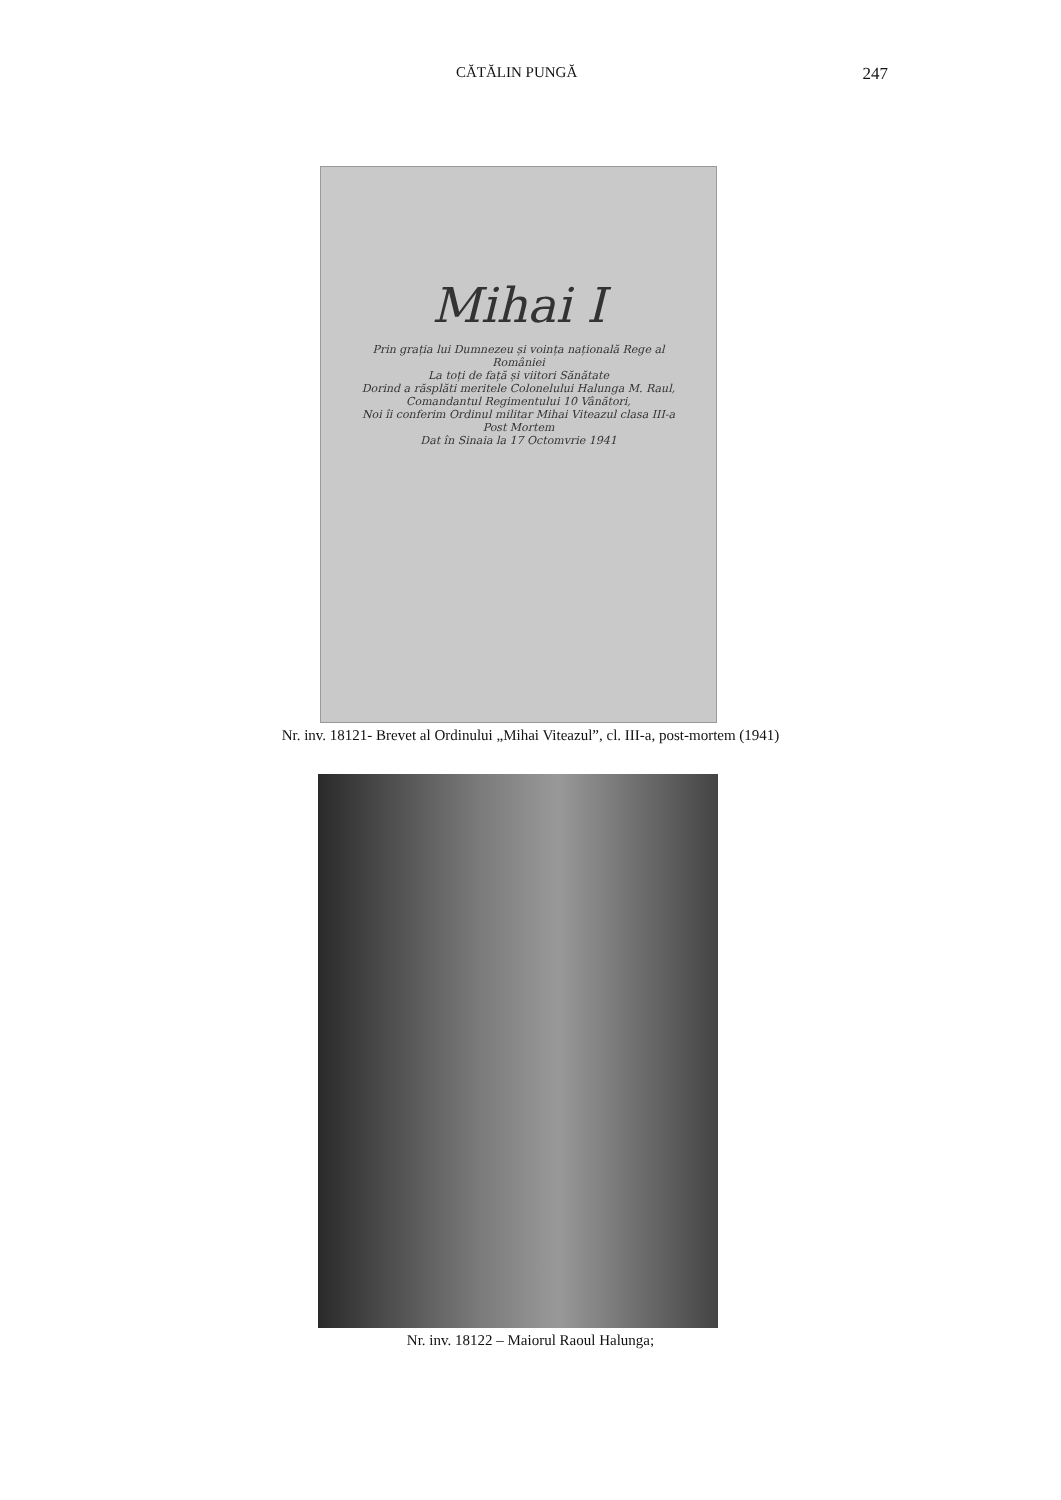CĂTĂLIN PUNGĂ 247
Mihai I
Prin grația lui Dumnezeu și voința națională Rege al României
La toți de față și viitori Sănătate
Dorind a răsplăti meritele Colonelului Halunga M. Raul, Comandantul Regimentului 10 Vânători,
Noi îi conferim Ordinul militar Mihai Viteazul clasa III-a Post Mortem
Dat în Sinaia la 17 Octomvrie 1941
Nr. inv. 18121- Brevet al Ordinului „Mihai Viteazul”, cl. III-a, post-mortem (1941)
Nr. inv. 18122 – Maiorul Raoul Halunga;